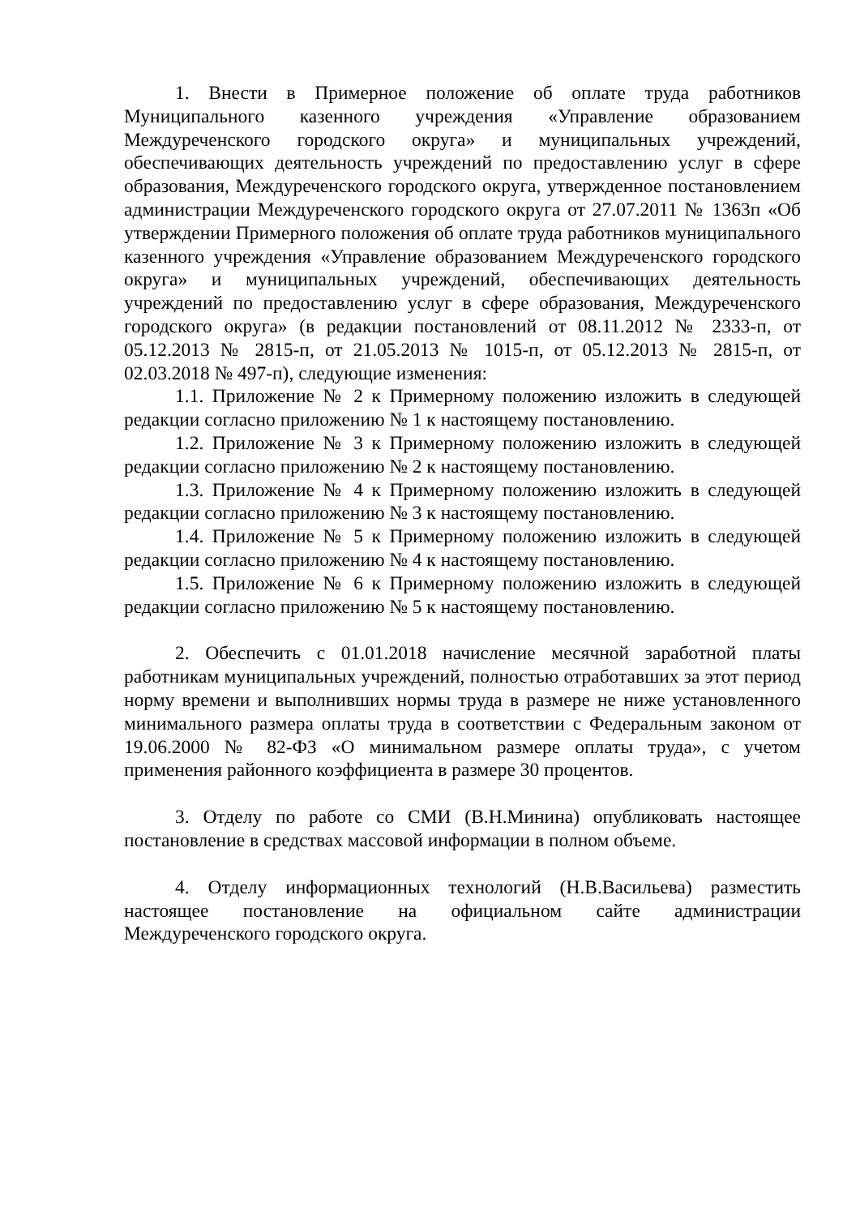1. Внести в Примерное положение об оплате труда работников Муниципального казенного учреждения «Управление образованием Междуреченского городского округа» и муниципальных учреждений, обеспечивающих деятельность учреждений по предоставлению услуг в сфере образования, Междуреченского городского округа, утвержденное постановлением администрации Междуреченского городского округа от 27.07.2011 № 1363п «Об утверждении Примерного положения об оплате труда работников муниципального казенного учреждения «Управление образованием Междуреченского городского округа» и муниципальных учреждений, обеспечивающих деятельность учреждений по предоставлению услуг в сфере образования, Междуреченского городского округа» (в редакции постановлений от 08.11.2012 № 2333-п, от 05.12.2013 № 2815-п, от 21.05.2013 № 1015-п, от 05.12.2013 № 2815-п, от 02.03.2018 № 497-п), следующие изменения:
1.1. Приложение № 2 к Примерному положению изложить в следующей редакции согласно приложению № 1 к настоящему постановлению.
1.2. Приложение № 3 к Примерному положению изложить в следующей редакции согласно приложению № 2 к настоящему постановлению.
1.3. Приложение № 4 к Примерному положению изложить в следующей редакции согласно приложению № 3 к настоящему постановлению.
1.4. Приложение № 5 к Примерному положению изложить в следующей редакции согласно приложению № 4 к настоящему постановлению.
1.5. Приложение № 6 к Примерному положению изложить в следующей редакции согласно приложению № 5 к настоящему постановлению.
2. Обеспечить с 01.01.2018 начисление месячной заработной платы работникам муниципальных учреждений, полностью отработавших за этот период норму времени и выполнивших нормы труда в размере не ниже установленного минимального размера оплаты труда в соответствии с Федеральным законом от 19.06.2000 № 82-ФЗ «О минимальном размере оплаты труда», с учетом применения районного коэффициента в размере 30 процентов.
3. Отделу по работе со СМИ (В.Н.Минина) опубликовать настоящее постановление в средствах массовой информации в полном объеме.
4. Отделу информационных технологий (Н.В.Васильева) разместить настоящее постановление на официальном сайте администрации Междуреченского городского округа.